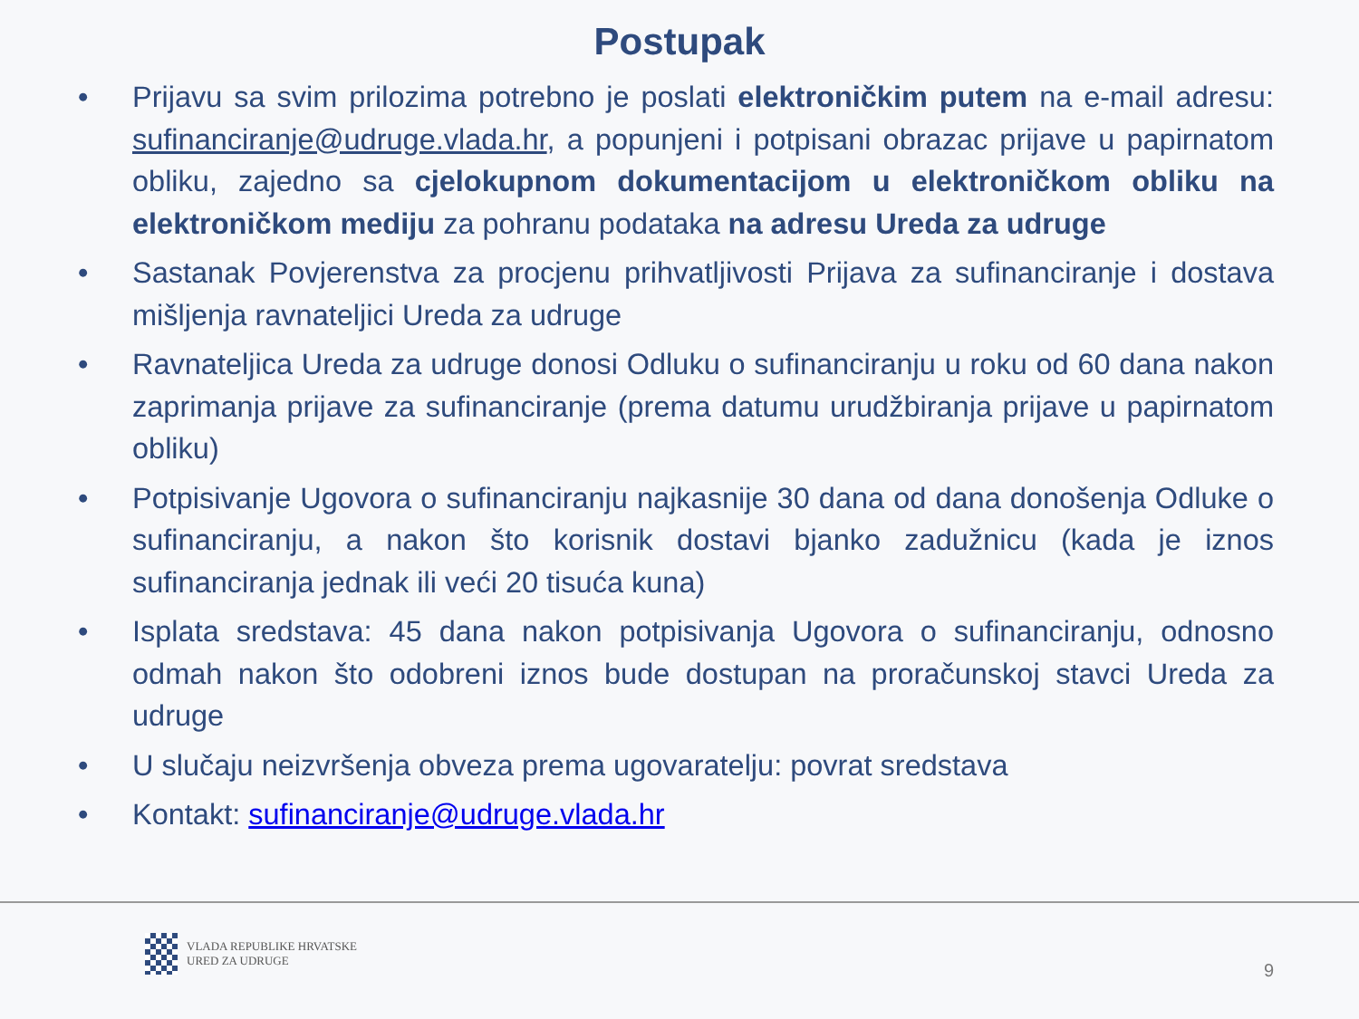Postupak
• Prijavu sa svim prilozima potrebno je poslati elektroničkim putem na e-mail adresu: sufinanciranje@udruge.vlada.hr, a popunjeni i potpisani obrazac prijave u papirnatom obliku, zajedno sa cjelokupnom dokumentacijom u elektroničkom obliku na elektroničkom mediju za pohranu podataka na adresu Ureda za udruge
• Sastanak Povjerenstva za procjenu prihvatljivosti Prijava za sufinanciranje i dostava mišljenja ravnateljici Ureda za udruge
• Ravnateljica Ureda za udruge donosi Odluku o sufinanciranju u roku od 60 dana nakon zaprimanja prijave za sufinanciranje (prema datumu urudžbiranja prijave u papirnatom obliku)
• Potpisivanje Ugovora o sufinanciranju najkasnije 30 dana od dana donošenja Odluke o sufinanciranju, a nakon što korisnik dostavi bjanko zadužnicu (kada je iznos sufinanciranja jednak ili veći 20 tisuća kuna)
• Isplata sredstava: 45 dana nakon potpisivanja Ugovora o sufinanciranju, odnosno odmah nakon što odobreni iznos bude dostupan na proračunskoj stavci Ureda za udruge
• U slučaju neizvršenja obveza prema ugovaratelju: povrat sredstava
• Kontakt: sufinanciranje@udruge.vlada.hr
VLADA REPUBLIKE HRVATSKE
URED ZA UDRUGE
9